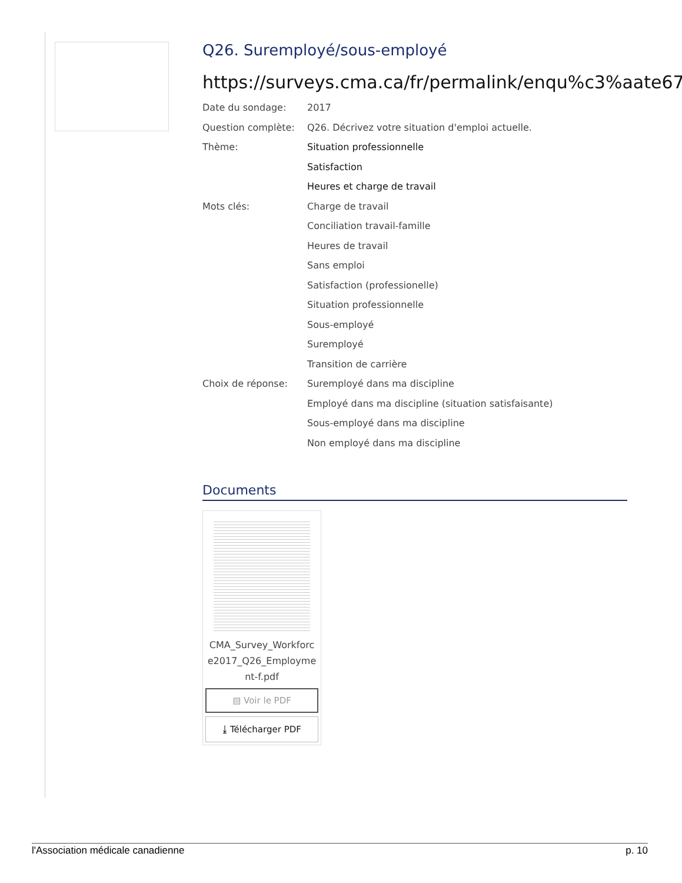Q26. Suremployé/sous-employé
https://surveys.cma.ca/fr/permalink/enqu%c3%aate67
Date du sondage:
2017
Question complète:
Q26. Décrivez votre situation d'emploi actuelle.
Thème:
Situation professionnelle
Satisfaction
Heures et charge de travail
Mots clés:
Charge de travail
Conciliation travail-famille
Heures de travail
Sans emploi
Satisfaction (professionelle)
Situation professionnelle
Sous-employé
Suremployé
Transition de carrière
Choix de réponse:
Suremployé dans ma discipline
Employé dans ma discipline (situation satisfaisante)
Sous-employé dans ma discipline
Non employé dans ma discipline
Documents
CMA_Survey_Workforc e2017_Q26_Employme nt-f.pdf
▤ Voir le PDF
⤓ Télécharger PDF
l'Association médicale canadienne p. 10